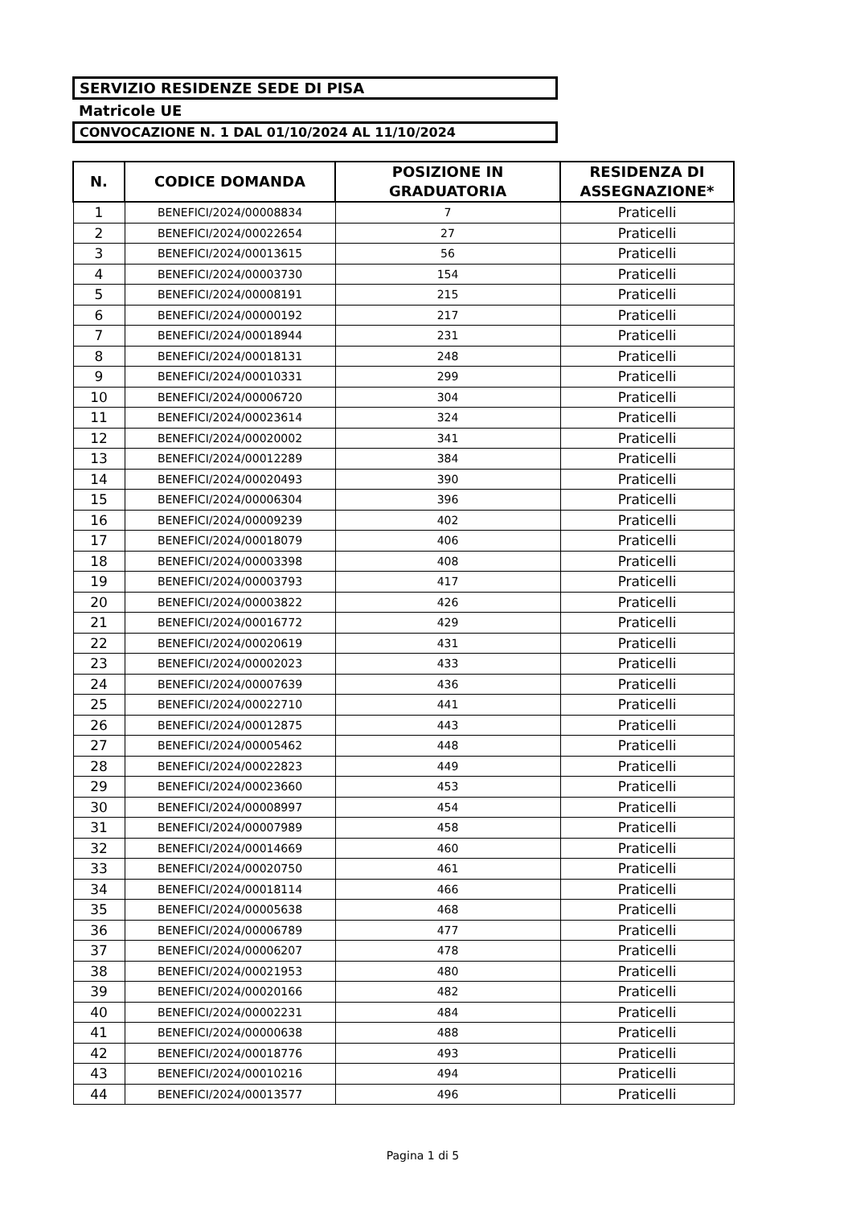SERVIZIO RESIDENZE SEDE DI PISA
Matricole UE
CONVOCAZIONE N. 1 DAL 01/10/2024 AL 11/10/2024
| N. | CODICE DOMANDA | POSIZIONE IN GRADUATORIA | RESIDENZA DI ASSEGNAZIONE* |
| --- | --- | --- | --- |
| 1 | BENEFICI/2024/00008834 | 7 | Praticelli |
| 2 | BENEFICI/2024/00022654 | 27 | Praticelli |
| 3 | BENEFICI/2024/00013615 | 56 | Praticelli |
| 4 | BENEFICI/2024/00003730 | 154 | Praticelli |
| 5 | BENEFICI/2024/00008191 | 215 | Praticelli |
| 6 | BENEFICI/2024/00000192 | 217 | Praticelli |
| 7 | BENEFICI/2024/00018944 | 231 | Praticelli |
| 8 | BENEFICI/2024/00018131 | 248 | Praticelli |
| 9 | BENEFICI/2024/00010331 | 299 | Praticelli |
| 10 | BENEFICI/2024/00006720 | 304 | Praticelli |
| 11 | BENEFICI/2024/00023614 | 324 | Praticelli |
| 12 | BENEFICI/2024/00020002 | 341 | Praticelli |
| 13 | BENEFICI/2024/00012289 | 384 | Praticelli |
| 14 | BENEFICI/2024/00020493 | 390 | Praticelli |
| 15 | BENEFICI/2024/00006304 | 396 | Praticelli |
| 16 | BENEFICI/2024/00009239 | 402 | Praticelli |
| 17 | BENEFICI/2024/00018079 | 406 | Praticelli |
| 18 | BENEFICI/2024/00003398 | 408 | Praticelli |
| 19 | BENEFICI/2024/00003793 | 417 | Praticelli |
| 20 | BENEFICI/2024/00003822 | 426 | Praticelli |
| 21 | BENEFICI/2024/00016772 | 429 | Praticelli |
| 22 | BENEFICI/2024/00020619 | 431 | Praticelli |
| 23 | BENEFICI/2024/00002023 | 433 | Praticelli |
| 24 | BENEFICI/2024/00007639 | 436 | Praticelli |
| 25 | BENEFICI/2024/00022710 | 441 | Praticelli |
| 26 | BENEFICI/2024/00012875 | 443 | Praticelli |
| 27 | BENEFICI/2024/00005462 | 448 | Praticelli |
| 28 | BENEFICI/2024/00022823 | 449 | Praticelli |
| 29 | BENEFICI/2024/00023660 | 453 | Praticelli |
| 30 | BENEFICI/2024/00008997 | 454 | Praticelli |
| 31 | BENEFICI/2024/00007989 | 458 | Praticelli |
| 32 | BENEFICI/2024/00014669 | 460 | Praticelli |
| 33 | BENEFICI/2024/00020750 | 461 | Praticelli |
| 34 | BENEFICI/2024/00018114 | 466 | Praticelli |
| 35 | BENEFICI/2024/00005638 | 468 | Praticelli |
| 36 | BENEFICI/2024/00006789 | 477 | Praticelli |
| 37 | BENEFICI/2024/00006207 | 478 | Praticelli |
| 38 | BENEFICI/2024/00021953 | 480 | Praticelli |
| 39 | BENEFICI/2024/00020166 | 482 | Praticelli |
| 40 | BENEFICI/2024/00002231 | 484 | Praticelli |
| 41 | BENEFICI/2024/00000638 | 488 | Praticelli |
| 42 | BENEFICI/2024/00018776 | 493 | Praticelli |
| 43 | BENEFICI/2024/00010216 | 494 | Praticelli |
| 44 | BENEFICI/2024/00013577 | 496 | Praticelli |
Pagina 1 di 5